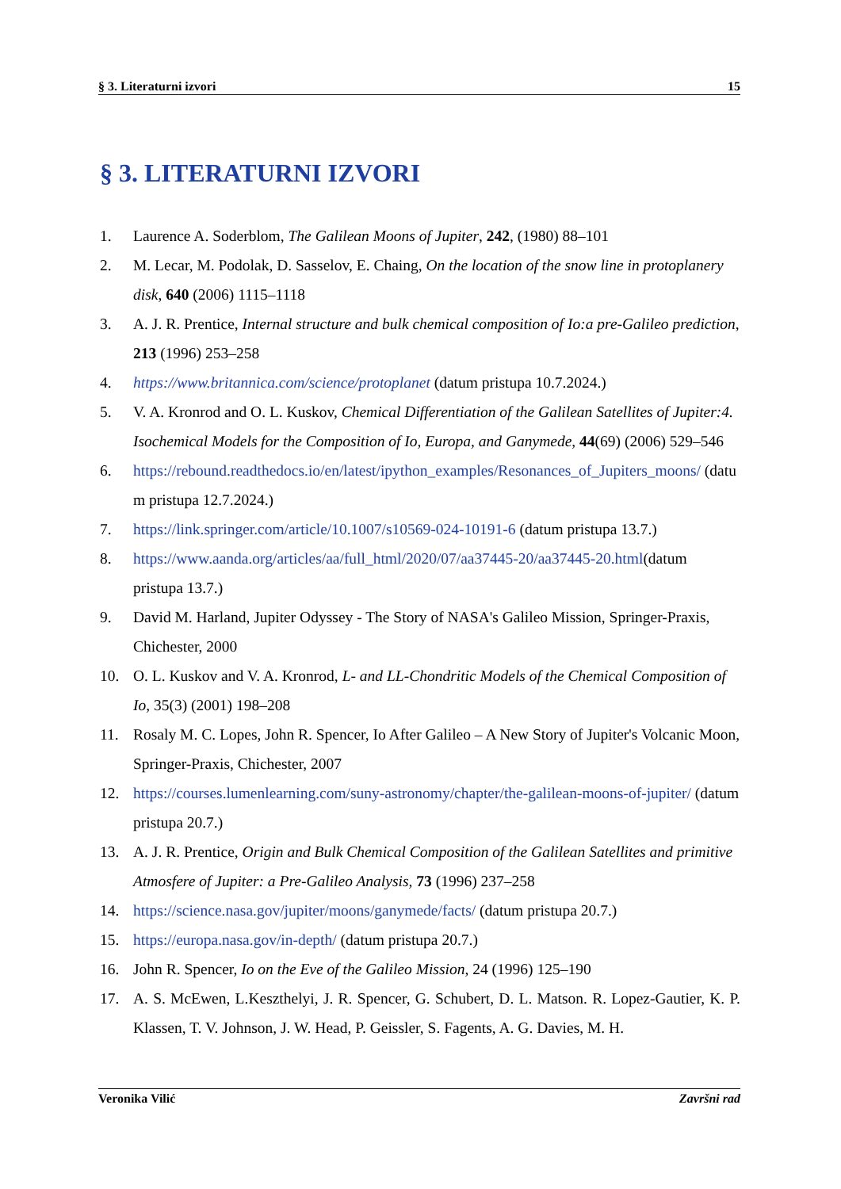§ 3. Literaturni izvori 15
§ 3. LITERATURNI IZVORI
1. Laurence A. Soderblom, The Galilean Moons of Jupiter, 242, (1980) 88–101
2. M. Lecar, M. Podolak, D. Sasselov, E. Chaing, On the location of the snow line in protoplanery disk, 640 (2006) 1115–1118
3. A. J. R. Prentice, Internal structure and bulk chemical composition of Io:a pre-Galileo prediction, 213 (1996) 253–258
4. https://www.britannica.com/science/protoplanet (datum pristupa 10.7.2024.)
5. V. A. Kronrod and O. L. Kuskov, Chemical Differentiation of the Galilean Satellites of Jupiter:4. Isochemical Models for the Composition of Io, Europa, and Ganymede, 44(69) (2006) 529–546
6. https://rebound.readthedocs.io/en/latest/ipython_examples/Resonances_of_Jupiters_moons/ (datum pristupa 12.7.2024.)
7. https://link.springer.com/article/10.1007/s10569-024-10191-6 (datum pristupa 13.7.)
8. https://www.aanda.org/articles/aa/full_html/2020/07/aa37445-20/aa37445-20.html(datum pristupa 13.7.)
9. David M. Harland, Jupiter Odyssey - The Story of NASA's Galileo Mission, Springer-Praxis, Chichester, 2000
10. O. L. Kuskov and V. A. Kronrod, L- and LL-Chondritic Models of the Chemical Composition of Io, 35(3) (2001) 198–208
11. Rosaly M. C. Lopes, John R. Spencer, Io After Galileo – A New Story of Jupiter's Volcanic Moon, Springer-Praxis, Chichester, 2007
12. https://courses.lumenlearning.com/suny-astronomy/chapter/the-galilean-moons-of-jupiter/ (datum pristupa 20.7.)
13. A. J. R. Prentice, Origin and Bulk Chemical Composition of the Galilean Satellites and primitive Atmosfere of Jupiter: a Pre-Galileo Analysis, 73 (1996) 237–258
14. https://science.nasa.gov/jupiter/moons/ganymede/facts/ (datum pristupa 20.7.)
15. https://europa.nasa.gov/in-depth/ (datum pristupa 20.7.)
16. John R. Spencer, Io on the Eve of the Galileo Mission, 24 (1996) 125–190
17. A. S. McEwen, L.Keszthelyi, J. R. Spencer, G. Schubert, D. L. Matson. R. Lopez-Gautier, K. P. Klassen, T. V. Johnson, J. W. Head, P. Geissler, S. Fagents, A. G. Davies, M. H.
Veronika Vilić Završni rad